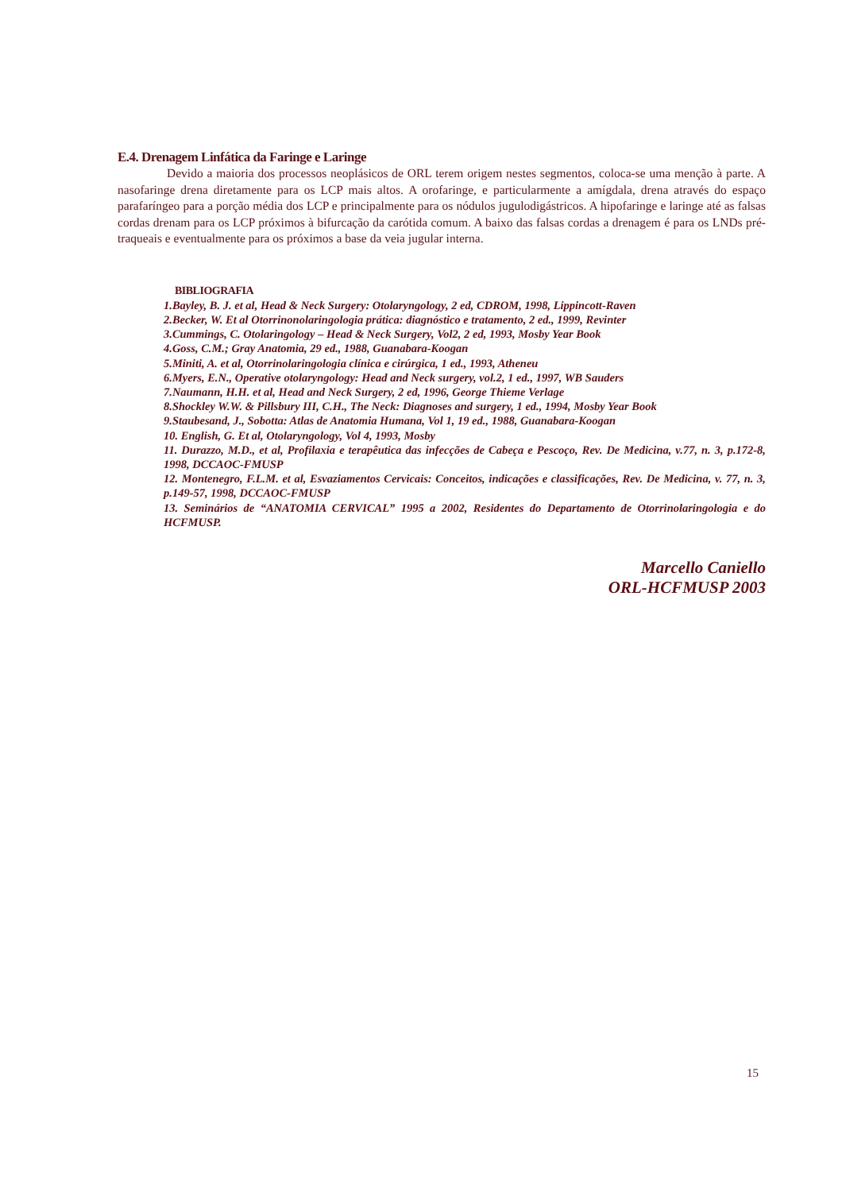E.4. Drenagem Linfática da Faringe e Laringe
Devido a maioria dos processos neoplásicos de ORL terem origem nestes segmentos, coloca-se uma menção à parte. A nasofaringe drena diretamente para os LCP mais altos. A orofaringe, e particularmente a amígdala, drena através do espaço parafaríngeo para a porção média dos LCP e principalmente para os nódulos jugulodigástricos. A hipofaringe e laringe até as falsas cordas drenam para os LCP próximos à bifurcação da carótida comum. A baixo das falsas cordas a drenagem é para os LNDs pré-traqueais e eventualmente para os próximos a base da veia jugular interna.
BIBLIOGRAFIA
1.Bayley, B. J. et al, Head & Neck Surgery: Otolaryngology, 2 ed, CDROM, 1998, Lippincott-Raven
2.Becker, W. Et al Otorrinonolaringologia prática: diagnóstico e tratamento, 2 ed., 1999, Revinter
3.Cummings, C. Otolaringology – Head & Neck Surgery, Vol2, 2 ed, 1993, Mosby Year Book
4.Goss, C.M.; Gray Anatomia, 29 ed., 1988, Guanabara-Koogan
5.Miniti, A. et al, Otorrinolaringologia clínica e cirúrgica, 1 ed., 1993, Atheneu
6.Myers, E.N., Operative otolaryngology: Head and Neck surgery, vol.2, 1 ed., 1997, WB Sauders
7.Naumann, H.H. et al, Head and Neck Surgery, 2 ed, 1996, George Thieme Verlage
8.Shockley W.W. & Pillsbury III, C.H., The Neck: Diagnoses and surgery, 1 ed., 1994, Mosby Year Book
9.Staubesand, J., Sobotta: Atlas de Anatomia Humana, Vol 1, 19 ed., 1988, Guanabara-Koogan
10. English, G. Et al, Otolaryngology, Vol 4, 1993, Mosby
11. Durazzo, M.D., et al, Profilaxia e terapêutica das infecções de Cabeça e Pescoço, Rev. De Medicina, v.77, n. 3, p.172-8, 1998, DCCAOC-FMUSP
12. Montenegro, F.L.M. et al, Esvaziamentos Cervicais: Conceitos, indicações e classificações, Rev. De Medicina, v. 77, n. 3, p.149-57, 1998, DCCAOC-FMUSP
13. Seminários de “ANATOMIA CERVICAL” 1995 a 2002, Residentes do Departamento de Otorrinolaringologia e do HCFMUSP.
Marcello Caniello
ORL-HCFMUSP 2003
15